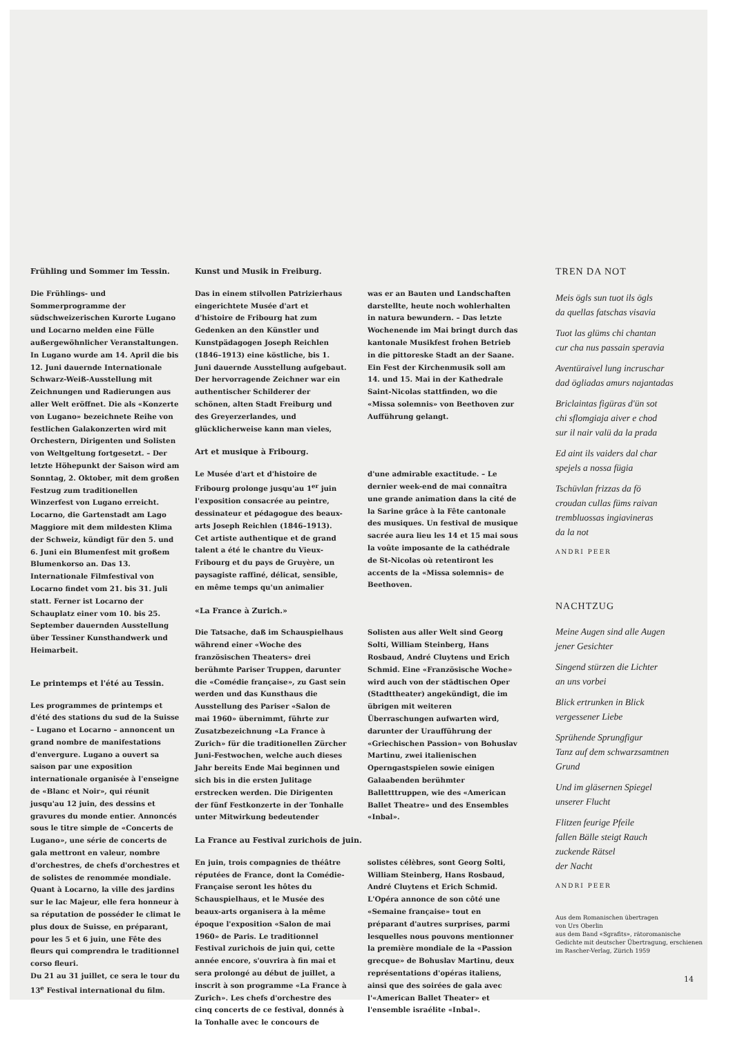Frühling und Sommer im Tessin.
Die Frühlings- und Sommerprogramme der südschweizerischen Kurorte Lugano und Locarno melden eine Fülle außergewöhnlicher Veranstaltungen. In Lugano wurde am 14. April die bis 12. Juni dauernde Internationale Schwarz-Weiß-Ausstellung mit Zeichnungen und Radierungen aus aller Welt eröffnet. Die als «Konzerte von Lugano» bezeichnete Reihe von festlichen Galakonzerten wird mit Orchestern, Dirigenten und Solisten von Weltgeltung fortgesetzt. – Der letzte Höhepunkt der Saison wird am Sonntag, 2. Oktober, mit dem großen Festzug zum traditionellen Winzerfest von Lugano erreicht. Locarno, die Gartenstadt am Lago Maggiore mit dem mildesten Klima der Schweiz, kündigt für den 5. und 6. Juni ein Blumenfest mit großem Blumenkorso an. Das 13. Internationale Filmfestival von Locarno findet vom 21. bis 31. Juli statt. Ferner ist Locarno der Schauplatz einer vom 10. bis 25. September dauernden Ausstellung über Tessiner Kunsthandwerk und Heimarbeit.
Le printemps et l'été au Tessin.
Les programmes de printemps et d'été des stations du sud de la Suisse – Lugano et Locarno – annoncent un grand nombre de manifestations d'envergure. Lugano a ouvert sa saison par une exposition internationale organisée à l'enseigne de «Blanc et Noir», qui réunit jusqu'au 12 juin, des dessins et gravures du monde entier. Annoncés sous le titre simple de «Concerts de Lugano», une série de concerts de gala mettront en valeur, nombre d'orchestres, de chefs d'orchestres et de solistes de renommée mondiale.
Quant à Locarno, la ville des jardins sur le lac Majeur, elle fera honneur à sa réputation de posséder le climat le plus doux de Suisse, en préparant, pour les 5 et 6 juin, une Fête des fleurs qui comprendra le traditionnel corso fleuri.
Du 21 au 31 juillet, ce sera le tour du 13<sup>e</sup> Festival international du film.
Kunst und Musik in Freiburg.
Das in einem stilvollen Patrizierhaus eingerichtete Musée d'art et d'histoire de Fribourg hat zum Gedenken an den Künstler und Kunstpädagogen Joseph Reichlen (1846–1913) eine köstliche, bis 1. Juni dauernde Ausstellung aufgebaut. Der hervorragende Zeichner war ein authentischer Schilderer der schönen, alten Stadt Freiburg und des Greyerzerlandes, und glücklicherweise kann man vieles, was er an Bauten und Landschaften darstellte, heute noch wohlerhalten in natura bewundern. – Das letzte Wochenende im Mai bringt durch das kantonale Musikfest frohen Betrieb in die pittoreske Stadt an der Saane. Ein Fest der Kirchenmusik soll am 14. und 15. Mai in der Kathedrale Saint-Nicolas stattfinden, wo die «Missa solemnis» von Beethoven zur Aufführung gelangt.
Art et musique à Fribourg.
Le Musée d'art et d'histoire de Fribourg prolonge jusqu'au 1<sup>er</sup> juin l'exposition consacrée au peintre, dessinateur et pédagogue des beaux-arts Joseph Reichlen (1846–1913). Cet artiste authentique et de grand talent a été le chantre du Vieux-Fribourg et du pays de Gruyère, un paysagiste raffiné, délicat, sensible, en même temps qu'un animalier d'une admirable exactitude. – Le dernier week-end de mai connaîtra une grande animation dans la cité de la Sarine grâce à la Fête cantonale des musiques. Un festival de musique sacrée aura lieu les 14 et 15 mai sous la voûte imposante de la cathédrale de St-Nicolas où retentiront les accents de la «Missa solemnis» de Beethoven.
«La France à Zurich.»
Die Tatsache, daß im Schauspielhaus während einer «Woche des französischen Theaters» drei berühmte Pariser Truppen, darunter die «Comédie française», zu Gast sein werden und das Kunsthaus die Ausstellung des Pariser «Salon de mai 1960» übernimmt, führte zur Zusatzbezeichnung «La France à Zurich» für die traditionellen Zürcher Juni-Festwochen, welche auch dieses Jahr bereits Ende Mai beginnen und sich bis in die ersten Julitage erstrecken werden. Die Dirigenten der fünf Festkonzerte in der Tonhalle unter Mitwirkung bedeutender Solisten aus aller Welt sind Georg Solti, William Steinberg, Hans Rosbaud, André Cluytens und Erich Schmid. Eine «Französische Woche» wird auch von der städtischen Oper (Stadttheater) angekündigt, die im übrigen mit weiteren Überraschungen aufwarten wird, darunter der Uraufführung der «Griechischen Passion» von Bohuslav Martinu, zwei italienischen Operngastspielen sowie einigen Galaabenden berühmter Balletttruppen, wie des «American Ballet Theatre» und des Ensembles «Inbal».
La France au Festival zurichois de juin.
En juin, trois compagnies de théâtre réputées de France, dont la Comédie-Française seront les hôtes du Schauspielhaus, et le Musée des beaux-arts organisera à la même époque l'exposition «Salon de mai 1960» de Paris. Le traditionnel Festival zurichois de juin qui, cette année encore, s'ouvrira à fin mai et sera prolongé au début de juillet, a inscrit à son programme «La France à Zurich». Les chefs d'orchestre des cinq concerts de ce festival, donnés à la Tonhalle avec le concours de solistes célèbres, sont Georg Solti, William Steinberg, Hans Rosbaud, André Cluytens et Erich Schmid. L'Opéra annonce de son côté une «Semaine française» tout en préparant d'autres surprises, parmi lesquelles nous pouvons mentionner la première mondiale de la «Passion grecque» de Bohuslav Martinu, deux représentations d'opéras italiens, ainsi que des soirées de gala avec l'«American Ballet Theater» et l'ensemble israélite «Inbal».
TREN DA NOT
Meis ögls sun tuot ils ögls
da quellas fatschas visavia
Tuot las glüms chi chantan
cur cha nus passain speravia
Aventüraivel lung incruschar
dad ögliadas amurs najantadas
Briclaintas figüras d'ün sot
chi sflomgiaja aiver e chod
sur il nair valü da la prada
Ed aint ils vaiders dal char
spejels a nossa fügia
Tschüvlan frizzas da fö
croudan cullas füms raivan
trembluossas ingiavineras
da la not
ANDRI PEER
NACHTZUG
Meine Augen sind alle Augen
jener Gesichter
Singend stürzen die Lichter
an uns vorbei
Blick ertrunken in Blick
vergessener Liebe
Sprühende Sprungfigur
Tanz auf dem schwarzsamtnen
Grund
Und im gläsernen Spiegel
unserer Flucht
Flitzen feurige Pfeile
fallen Bälle steigt Rauch
zuckende Rätsel
der Nacht
ANDRI PEER
Aus dem Romanischen übertragen
von Urs Oberlin
aus dem Band «Sgrafits», rätoromanische Gedichte mit deutscher Übertragung, erschienen im Rascher-Verlag, Zürich 1959
14